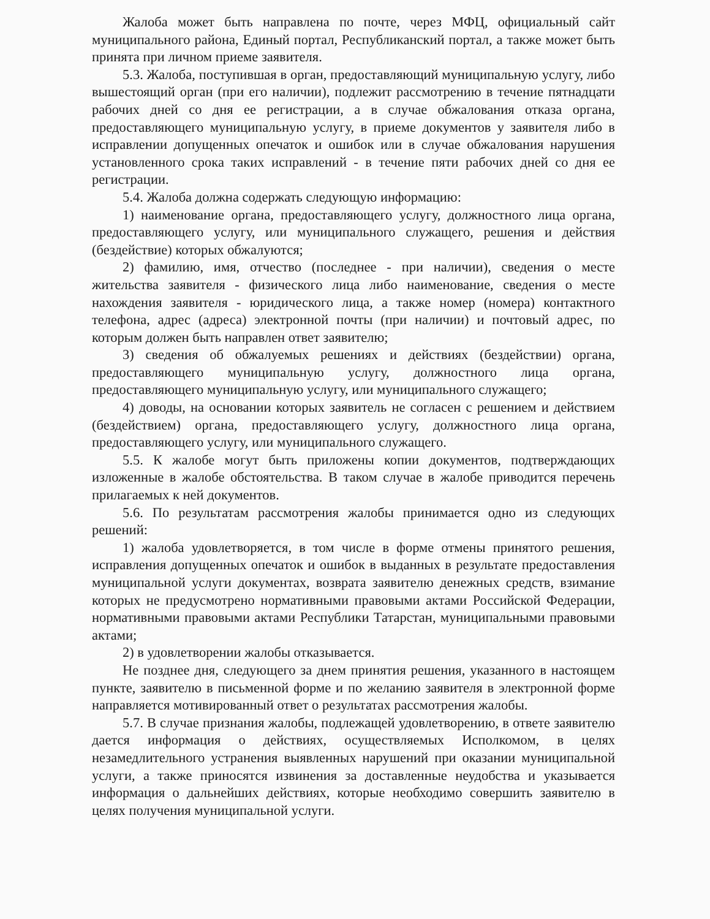Жалоба может быть направлена по почте, через МФЦ, официальный сайт муниципального района, Единый портал, Республиканский портал, а также может быть принята при личном приеме заявителя.
5.3. Жалоба, поступившая в орган, предоставляющий муниципальную услугу, либо вышестоящий орган (при его наличии), подлежит рассмотрению в течение пятнадцати рабочих дней со дня ее регистрации, а в случае обжалования отказа органа, предоставляющего муниципальную услугу, в приеме документов у заявителя либо в исправлении допущенных опечаток и ошибок или в случае обжалования нарушения установленного срока таких исправлений - в течение пяти рабочих дней со дня ее регистрации.
5.4. Жалоба должна содержать следующую информацию:
1) наименование органа, предоставляющего услугу, должностного лица органа, предоставляющего услугу, или муниципального служащего, решения и действия (бездействие) которых обжалуются;
2) фамилию, имя, отчество (последнее - при наличии), сведения о месте жительства заявителя - физического лица либо наименование, сведения о месте нахождения заявителя - юридического лица, а также номер (номера) контактного телефона, адрес (адреса) электронной почты (при наличии) и почтовый адрес, по которым должен быть направлен ответ заявителю;
3) сведения об обжалуемых решениях и действиях (бездействии) органа, предоставляющего муниципальную услугу, должностного лица органа, предоставляющего муниципальную услугу, или муниципального служащего;
4) доводы, на основании которых заявитель не согласен с решением и действием (бездействием) органа, предоставляющего услугу, должностного лица органа, предоставляющего услугу, или муниципального служащего.
5.5. К жалобе могут быть приложены копии документов, подтверждающих изложенные в жалобе обстоятельства. В таком случае в жалобе приводится перечень прилагаемых к ней документов.
5.6. По результатам рассмотрения жалобы принимается одно из следующих решений:
1) жалоба удовлетворяется, в том числе в форме отмены принятого решения, исправления допущенных опечаток и ошибок в выданных в результате предоставления муниципальной услуги документах, возврата заявителю денежных средств, взимание которых не предусмотрено нормативными правовыми актами Российской Федерации, нормативными правовыми актами Республики Татарстан, муниципальными правовыми актами;
2) в удовлетворении жалобы отказывается.
Не позднее дня, следующего за днем принятия решения, указанного в настоящем пункте, заявителю в письменной форме и по желанию заявителя в электронной форме направляется мотивированный ответ о результатах рассмотрения жалобы.
5.7. В случае признания жалобы, подлежащей удовлетворению, в ответе заявителю дается информация о действиях, осуществляемых Исполкомом, в целях незамедлительного устранения выявленных нарушений при оказании муниципальной услуги, а также приносятся извинения за доставленные неудобства и указывается информация о дальнейших действиях, которые необходимо совершить заявителю в целях получения муниципальной услуги.